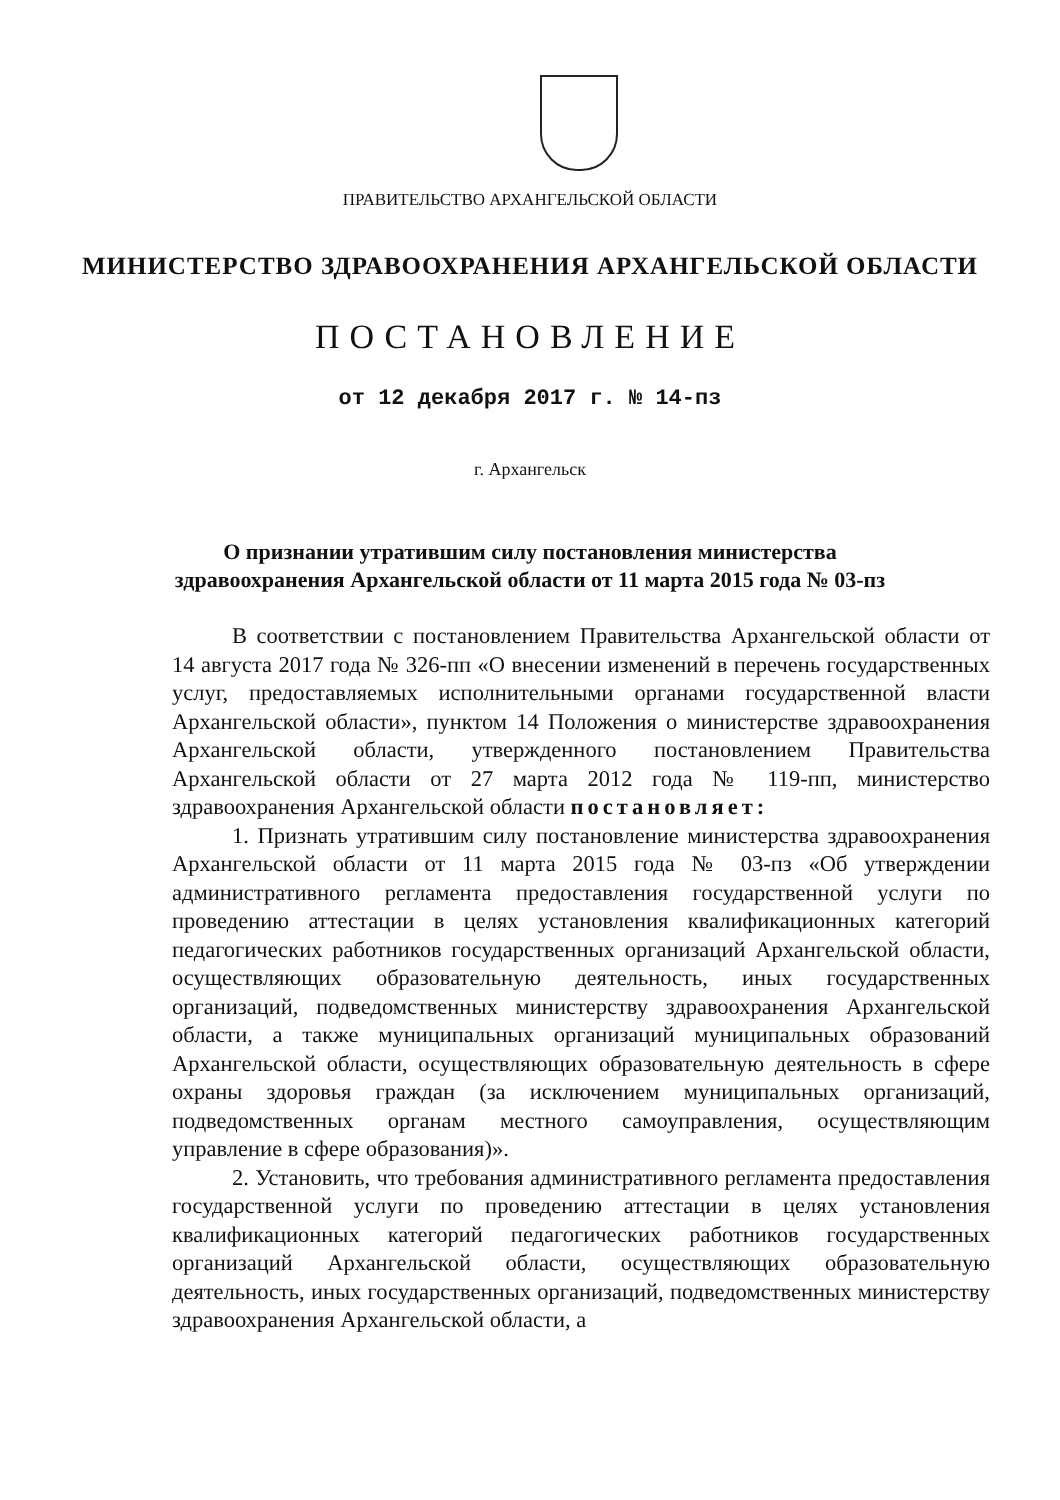ПРАВИТЕЛЬСТВО АРХАНГЕЛЬСКОЙ ОБЛАСТИ
МИНИСТЕРСТВО ЗДРАВООХРАНЕНИЯ АРХАНГЕЛЬСКОЙ ОБЛАСТИ
ПОСТАНОВЛЕНИЕ
от 12 декабря 2017 г. № 14-пз
г. Архангельск
О признании утратившим силу постановления министерства
здравоохранения Архангельской области от 11 марта 2015 года № 03-пз
В соответствии с постановлением Правительства Архангельской области от 14 августа 2017 года № 326-пп «О внесении изменений в перечень государственных услуг, предоставляемых исполнительными органами государственной власти Архангельской области», пунктом 14 Положения о министерстве здравоохранения Архангельской области, утвержденного постановлением Правительства Архангельской области от 27 марта 2012 года № 119-пп, министерство здравоохранения Архангельской области постановляет:
1. Признать утратившим силу постановление министерства здравоохранения Архангельской области от 11 марта 2015 года № 03-пз «Об утверждении административного регламента предоставления государственной услуги по проведению аттестации в целях установления квалификационных категорий педагогических работников государственных организаций Архангельской области, осуществляющих образовательную деятельность, иных государственных организаций, подведомственных министерству здравоохранения Архангельской области, а также муниципальных организаций муниципальных образований Архангельской области, осуществляющих образовательную деятельность в сфере охраны здоровья граждан (за исключением муниципальных организаций, подведомственных органам местного самоуправления, осуществляющим управление в сфере образования)».
2. Установить, что требования административного регламента предоставления государственной услуги по проведению аттестации в целях установления квалификационных категорий педагогических работников государственных организаций Архангельской области, осуществляющих образовательную деятельность, иных государственных организаций, подведомственных министерству здравоохранения Архангельской области, а